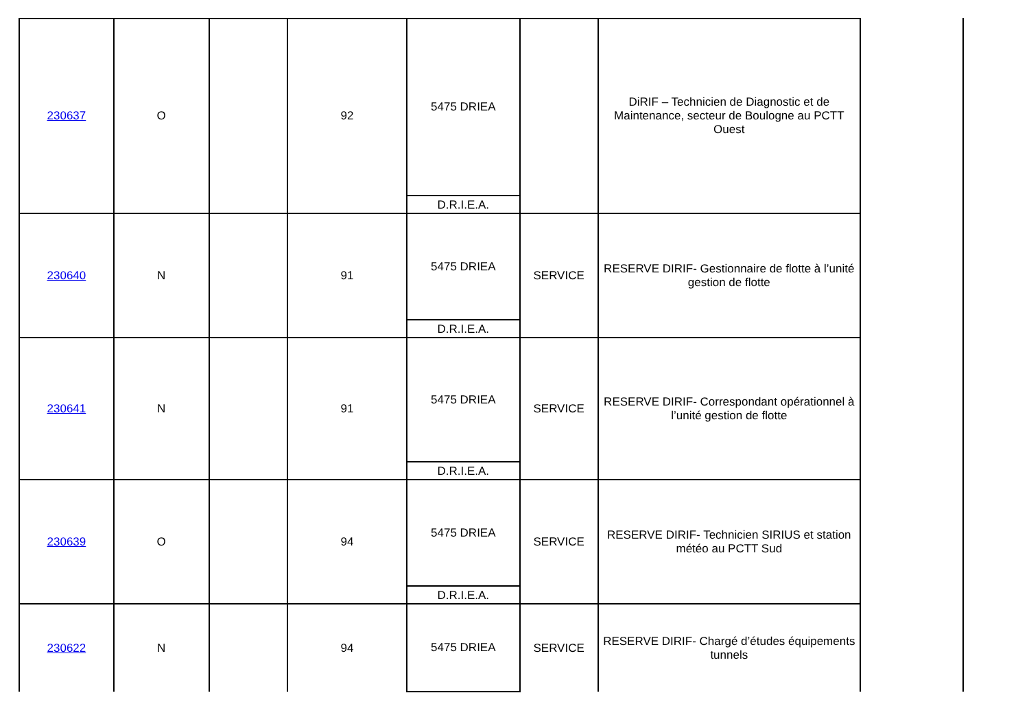| 230637 | O | | 92 | 5475 DRIEA D.R.I.E.A. | | DiRIF – Technicien de Diagnostic et de Maintenance, secteur de Boulogne au PCTT Ouest |
| 230640 | N | | 91 | 5475 DRIEA D.R.I.E.A. | SERVICE | RESERVE DIRIF- Gestionnaire de flotte à l’unité gestion de flotte |
| 230641 | N | | 91 | 5475 DRIEA D.R.I.E.A. | SERVICE | RESERVE DIRIF- Correspondant opérationnel à l’unité gestion de flotte |
| 230639 | O | | 94 | 5475 DRIEA D.R.I.E.A. | SERVICE | RESERVE DIRIF- Technicien SIRIUS et station météo au PCTT Sud |
| 230622 | N | | 94 | 5475 DRIEA | SERVICE | RESERVE DIRIF- Chargé d’études équipements tunnels |